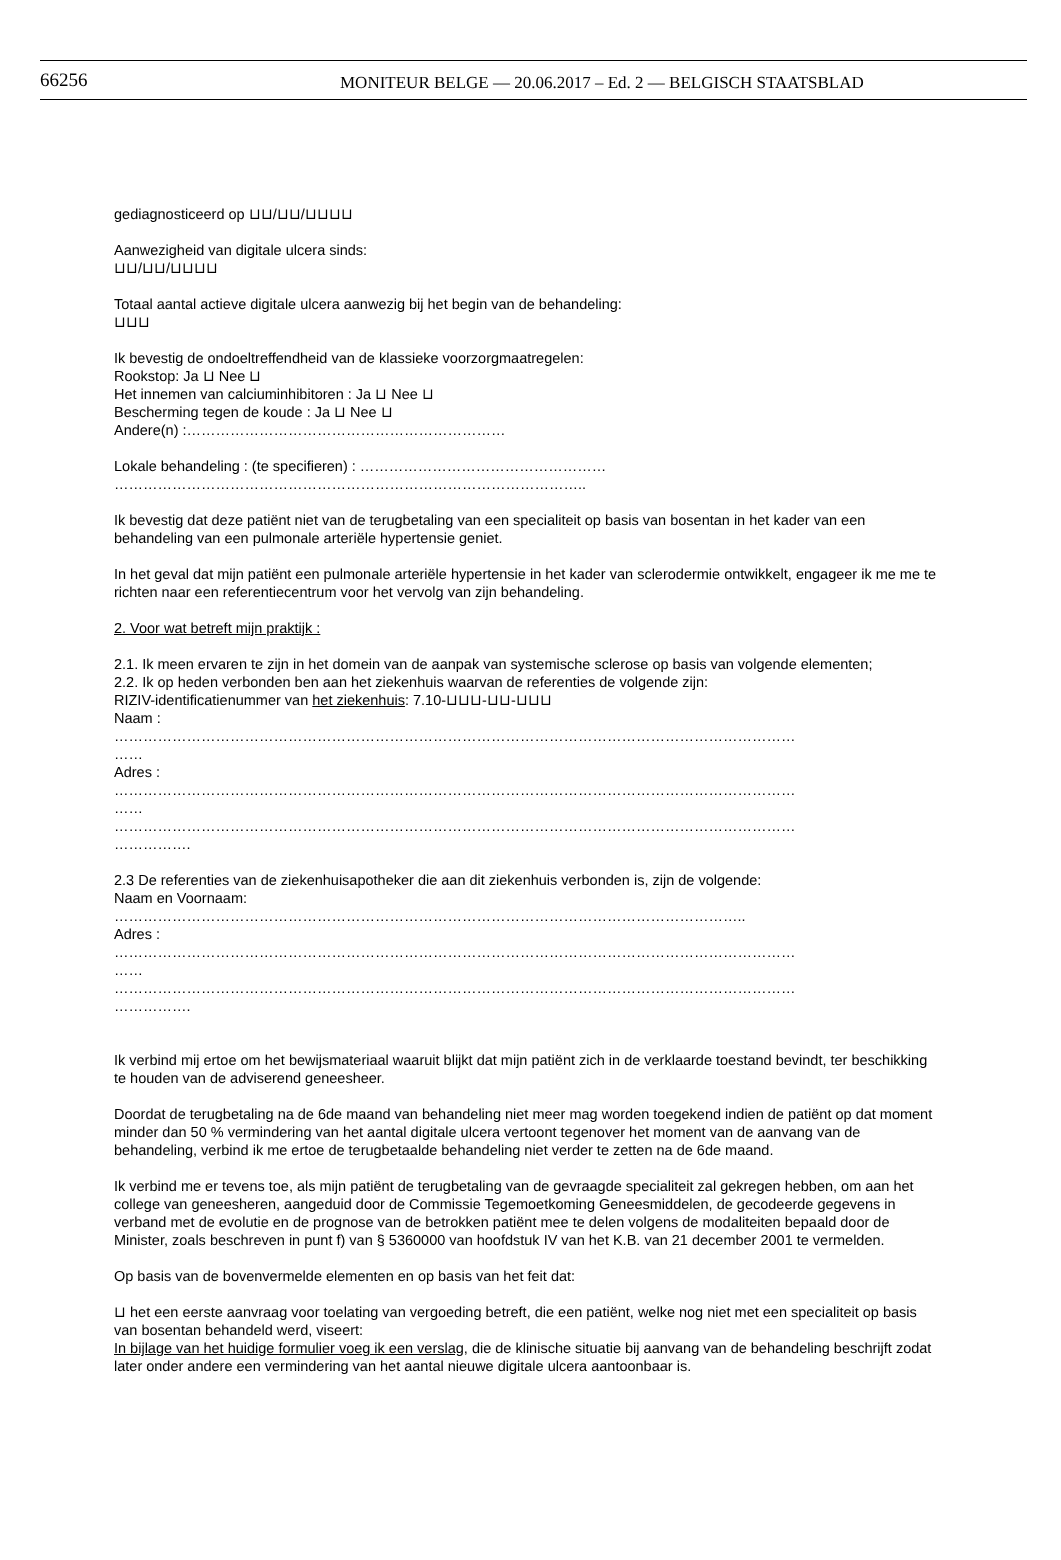66256
MONITEUR BELGE — 20.06.2017 – Ed. 2 — BELGISCH STAATSBLAD
gediagnosticeerd op ⊔⊔/⊔⊔/⊔⊔⊔⊔
Aanwezigheid van digitale ulcera sinds:
⊔⊔/⊔⊔/⊔⊔⊔⊔
Totaal aantal actieve digitale ulcera aanwezig bij het begin van de behandeling:
⊔⊔⊔
Ik bevestig de ondoeltreffendheid van de klassieke voorzorgmaatregelen:
Rookstop: Ja ⊔ Nee ⊔
Het innemen van calciuminhibitoren : Ja ⊔ Nee ⊔
Bescherming tegen de koude : Ja ⊔ Nee ⊔
Andere(n) :…………………………………………………………
Lokale behandeling : (te specifieren) : ……………………………………………
……………………………………………………………………………………..
Ik bevestig dat deze patiënt niet van de terugbetaling van een specialiteit op basis van bosentan in het kader van een behandeling van een pulmonale arteriële hypertensie geniet.
In het geval dat mijn patiënt een pulmonale arteriële hypertensie in het kader van sclerodermie ontwikkelt, engageer ik me me te richten naar een referentiecentrum voor het vervolg van zijn behandeling.
2. Voor wat betreft mijn praktijk :
2.1. Ik meen ervaren te zijn in het domein van de aanpak van systemische sclerose op basis van volgende elementen;
2.2. Ik op heden verbonden ben aan het ziekenhuis waarvan de referenties de volgende zijn:
RIZIV-identificatienummer van het ziekenhuis: 7.10-⊔⊔⊔-⊔⊔-⊔⊔⊔
Naam :
……………………………………………………………………………………………………………………………
……
Adres :
……………………………………………………………………………………………………………………………
……
……………………………………………………………………………………………………………………………
…………….
2.3 De referenties van de ziekenhuisapotheker die aan dit ziekenhuis verbonden is, zijn de volgende:
Naam en Voornaam:
…………………………………………………………………………………………………………………..
Adres :
……………………………………………………………………………………………………………………………
……
……………………………………………………………………………………………………………………………
…………….
Ik verbind mij ertoe om het bewijsmateriaal waaruit blijkt dat mijn patiënt zich in de verklaarde toestand bevindt, ter beschikking te houden van de adviserend geneesheer.
Doordat de terugbetaling na de 6de maand van behandeling niet meer mag worden toegekend indien de patiënt op dat moment minder dan 50 % vermindering van het aantal digitale ulcera vertoont tegenover het moment van de aanvang van de behandeling, verbind ik me ertoe de terugbetaalde behandeling niet verder te zetten na de 6de maand.
Ik verbind me er tevens toe, als mijn patiënt de terugbetaling van de gevraagde specialiteit zal gekregen hebben, om aan het college van geneesheren, aangeduid door de Commissie Tegemoetkoming Geneesmiddelen, de gecodeerde gegevens in verband met de evolutie en de prognose van de betrokken patiënt mee te delen volgens de modaliteiten bepaald door de Minister, zoals beschreven in punt f) van § 5360000 van hoofdstuk IV van het K.B. van 21 december 2001 te vermelden.
Op basis van de bovenvermelde elementen en op basis van het feit dat:
⊔ het een eerste aanvraag voor toelating van vergoeding betreft, die een patiënt, welke nog niet met een specialiteit op basis van bosentan behandeld werd, viseert:
In bijlage van het huidige formulier voeg ik een verslag, die de klinische situatie bij aanvang van de behandeling beschrijft zodat later onder andere een vermindering van het aantal nieuwe digitale ulcera aantoonbaar is.